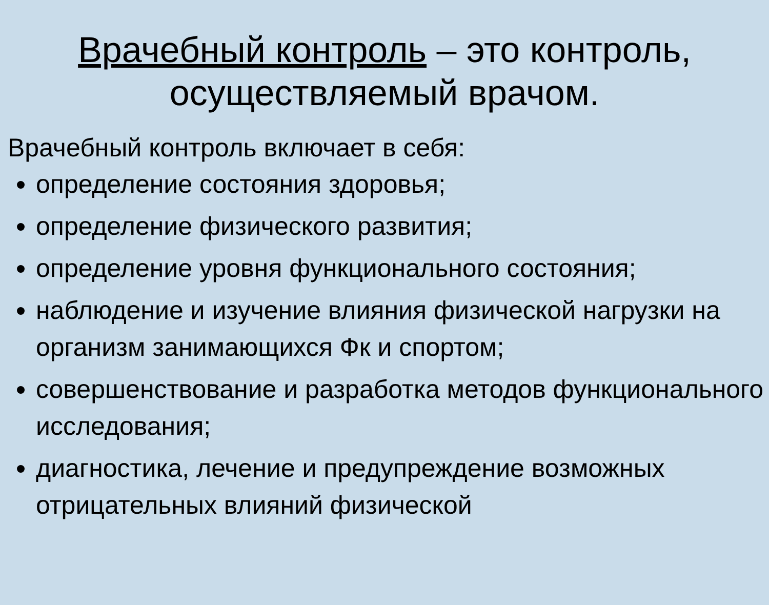Врачебный контроль – это контроль, осуществляемый врачом.
Врачебный контроль включает в себя:
определение состояния здоровья;
определение физического развития;
определение уровня функционального состояния;
наблюдение и изучение влияния физической нагрузки на организм занимающихся Фк и спортом;
совершенствование и разработка методов функционального исследования;
диагностика, лечение и предупреждение возможных отрицательных влияний физической